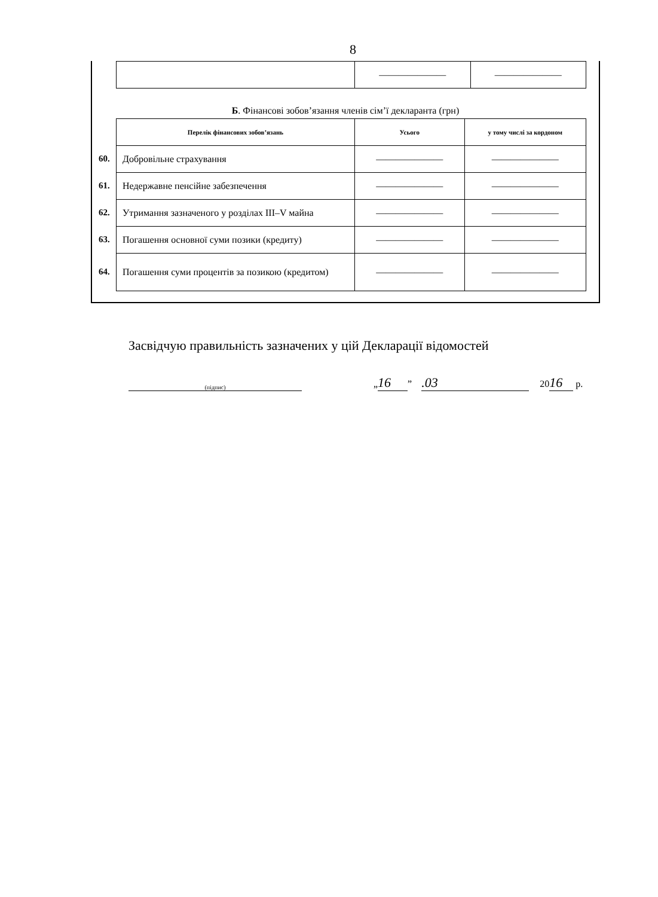8
| | ——————— | ——————— |
Б. Фінансові зобов’язання членів сім’ї декларанта (грн)
| Перелік фінансових зобов’язань | Усього | у тому числі за кордоном |
| --- | --- | --- |
| 60. Добровільне страхування | ——————— | ——————— |
| 61. Недержавне пенсійне забезпечення | ——————— | ——————— |
| 62. Утримання зазначеного у розділах III–V майна | ——————— | ——————— |
| 63. Погашення основної суми позики (кредиту) | ——————— | ——————— |
| 64. Погашення суми процентів за позикою (кредитом) | ——————— | ——————— |
Засвідчую правильність зазначених у цій Декларації відомостей
(підпис) „ 16” .03 20 16 р.